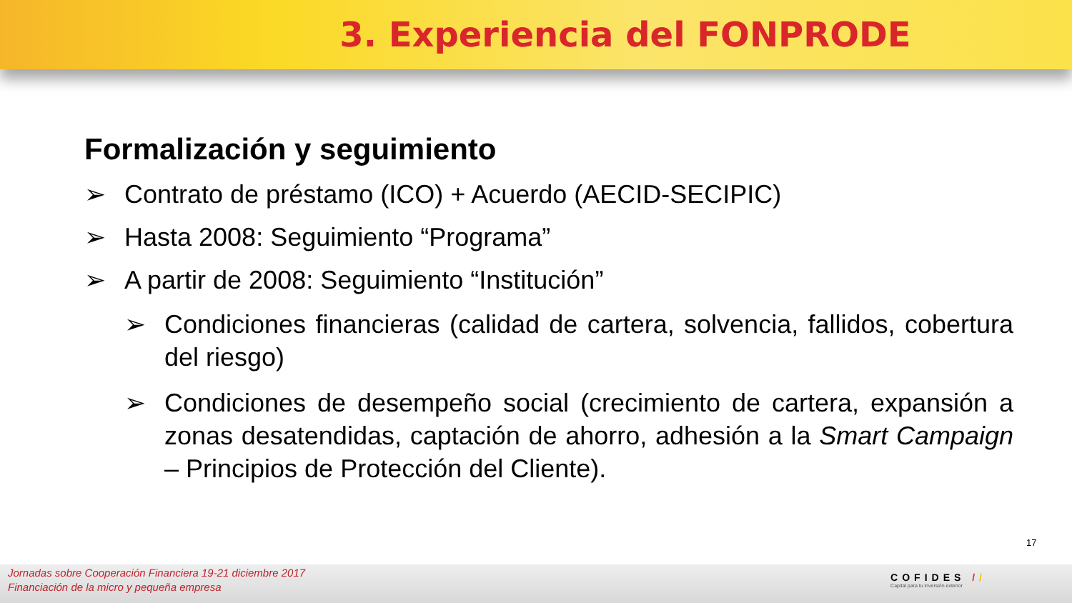3. Experiencia del FONPRODE
Formalización y seguimiento
➢ Contrato de préstamo (ICO) + Acuerdo (AECID-SECIPIC)
➢ Hasta 2008: Seguimiento “Programa”
➢ A partir de 2008: Seguimiento “Institución”
➢ Condiciones financieras (calidad de cartera, solvencia, fallidos, cobertura del riesgo)
➢ Condiciones de desempeño social (crecimiento de cartera, expansión a zonas desatendidas, captación de ahorro, adhesión a la Smart Campaign – Principios de Protección del Cliente).
17
Jornadas sobre Cooperación Financiera 19-21 diciembre 2017
Financiación de la micro y pequeña empresa
COFIDES //
Capital para tu inversión exterior